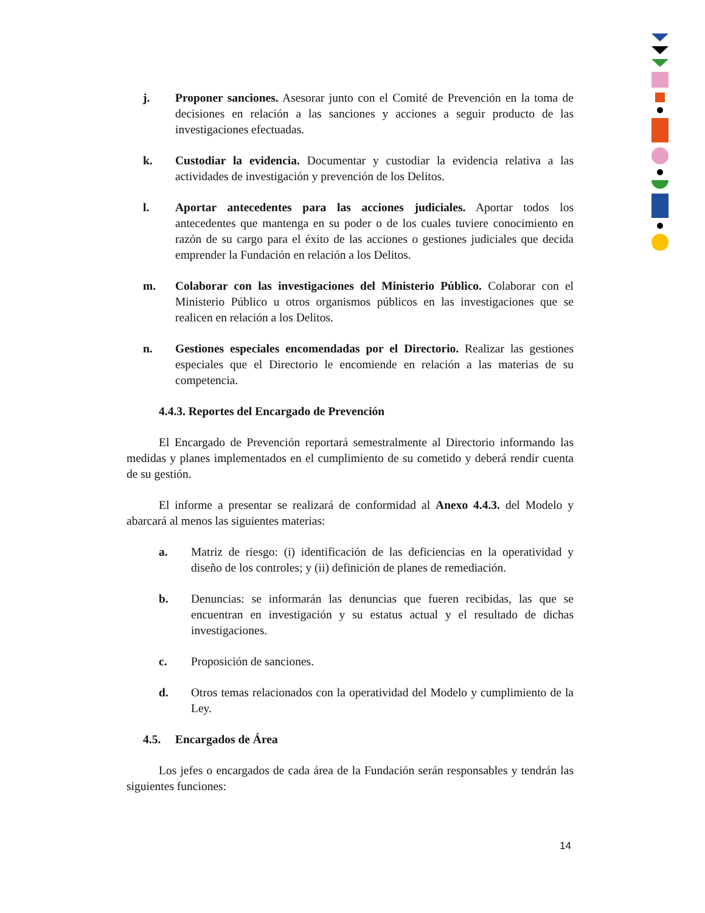j. Proponer sanciones. Asesorar junto con el Comité de Prevención en la toma de decisiones en relación a las sanciones y acciones a seguir producto de las investigaciones efectuadas.
k. Custodiar la evidencia. Documentar y custodiar la evidencia relativa a las actividades de investigación y prevención de los Delitos.
l. Aportar antecedentes para las acciones judiciales. Aportar todos los antecedentes que mantenga en su poder o de los cuales tuviere conocimiento en razón de su cargo para el éxito de las acciones o gestiones judiciales que decida emprender la Fundación en relación a los Delitos.
m. Colaborar con las investigaciones del Ministerio Público. Colaborar con el Ministerio Público u otros organismos públicos en las investigaciones que se realicen en relación a los Delitos.
n. Gestiones especiales encomendadas por el Directorio. Realizar las gestiones especiales que el Directorio le encomiende en relación a las materias de su competencia.
4.4.3. Reportes del Encargado de Prevención
El Encargado de Prevención reportará semestralmente al Directorio informando las medidas y planes implementados en el cumplimiento de su cometido y deberá rendir cuenta de su gestión.
El informe a presentar se realizará de conformidad al Anexo 4.4.3. del Modelo y abarcará al menos las siguientes materias:
a. Matriz de riesgo: (i) identificación de las deficiencias en la operatividad y diseño de los controles; y (ii) definición de planes de remediación.
b. Denuncias: se informarán las denuncias que fueren recibidas, las que se encuentran en investigación y su estatus actual y el resultado de dichas investigaciones.
c. Proposición de sanciones.
d. Otros temas relacionados con la operatividad del Modelo y cumplimiento de la Ley.
4.5. Encargados de Área
Los jefes o encargados de cada área de la Fundación serán responsables y tendrán las siguientes funciones:
14